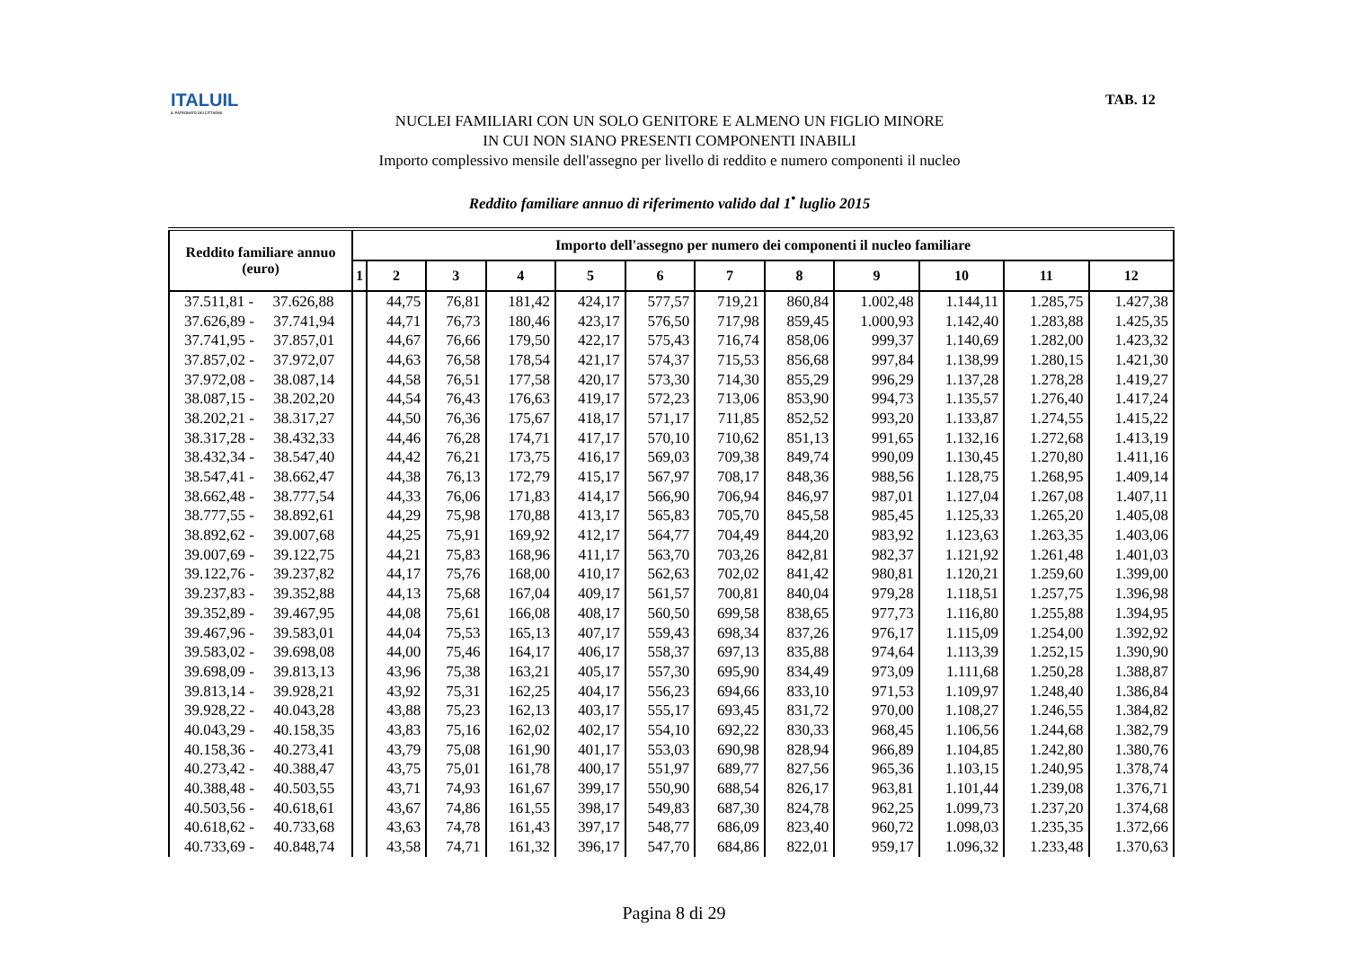ITALUIL
IL PATRONATO DEI CITTADINI
TAB. 12
NUCLEI FAMILIARI CON UN SOLO GENITORE E ALMENO UN FIGLIO MINORE
IN CUI NON SIANO PRESENTI COMPONENTI INABILI
Importo complessivo mensile dell'assegno per livello di reddito e numero componenti il nucleo
Reddito familiare annuo di riferimento valido dal 1<sup>•</sup> luglio 2015
| Reddito familiare annuo (euro) | Importo dell'assegno per numero dei componenti il nucleo familiare | | | | | | | | | | | |
| --- | --- | --- | --- | --- | --- | --- | --- | --- | --- | --- | --- | --- |
| | 1 | 2 | 3 | 4 | 5 | 6 | 7 | 8 | 9 | 10 | 11 | 12 |
| 37.511,81 - 37.626,88 | | 44,75 | 76,81 | 181,42 | 424,17 | 577,57 | 719,21 | 860,84 | 1.002,48 | 1.144,11 | 1.285,75 | 1.427,38 |
| 37.626,89 - 37.741,94 | | 44,71 | 76,73 | 180,46 | 423,17 | 576,50 | 717,98 | 859,45 | 1.000,93 | 1.142,40 | 1.283,88 | 1.425,35 |
| 37.741,95 - 37.857,01 | | 44,67 | 76,66 | 179,50 | 422,17 | 575,43 | 716,74 | 858,06 | 999,37 | 1.140,69 | 1.282,00 | 1.423,32 |
| 37.857,02 - 37.972,07 | | 44,63 | 76,58 | 178,54 | 421,17 | 574,37 | 715,53 | 856,68 | 997,84 | 1.138,99 | 1.280,15 | 1.421,30 |
| 37.972,08 - 38.087,14 | | 44,58 | 76,51 | 177,58 | 420,17 | 573,30 | 714,30 | 855,29 | 996,29 | 1.137,28 | 1.278,28 | 1.419,27 |
| 38.087,15 - 38.202,20 | | 44,54 | 76,43 | 176,63 | 419,17 | 572,23 | 713,06 | 853,90 | 994,73 | 1.135,57 | 1.276,40 | 1.417,24 |
| 38.202,21 - 38.317,27 | | 44,50 | 76,36 | 175,67 | 418,17 | 571,17 | 711,85 | 852,52 | 993,20 | 1.133,87 | 1.274,55 | 1.415,22 |
| 38.317,28 - 38.432,33 | | 44,46 | 76,28 | 174,71 | 417,17 | 570,10 | 710,62 | 851,13 | 991,65 | 1.132,16 | 1.272,68 | 1.413,19 |
| 38.432,34 - 38.547,40 | | 44,42 | 76,21 | 173,75 | 416,17 | 569,03 | 709,38 | 849,74 | 990,09 | 1.130,45 | 1.270,80 | 1.411,16 |
| 38.547,41 - 38.662,47 | | 44,38 | 76,13 | 172,79 | 415,17 | 567,97 | 708,17 | 848,36 | 988,56 | 1.128,75 | 1.268,95 | 1.409,14 |
| 38.662,48 - 38.777,54 | | 44,33 | 76,06 | 171,83 | 414,17 | 566,90 | 706,94 | 846,97 | 987,01 | 1.127,04 | 1.267,08 | 1.407,11 |
| 38.777,55 - 38.892,61 | | 44,29 | 75,98 | 170,88 | 413,17 | 565,83 | 705,70 | 845,58 | 985,45 | 1.125,33 | 1.265,20 | 1.405,08 |
| 38.892,62 - 39.007,68 | | 44,25 | 75,91 | 169,92 | 412,17 | 564,77 | 704,49 | 844,20 | 983,92 | 1.123,63 | 1.263,35 | 1.403,06 |
| 39.007,69 - 39.122,75 | | 44,21 | 75,83 | 168,96 | 411,17 | 563,70 | 703,26 | 842,81 | 982,37 | 1.121,92 | 1.261,48 | 1.401,03 |
| 39.122,76 - 39.237,82 | | 44,17 | 75,76 | 168,00 | 410,17 | 562,63 | 702,02 | 841,42 | 980,81 | 1.120,21 | 1.259,60 | 1.399,00 |
| 39.237,83 - 39.352,88 | | 44,13 | 75,68 | 167,04 | 409,17 | 561,57 | 700,81 | 840,04 | 979,28 | 1.118,51 | 1.257,75 | 1.396,98 |
| 39.352,89 - 39.467,95 | | 44,08 | 75,61 | 166,08 | 408,17 | 560,50 | 699,58 | 838,65 | 977,73 | 1.116,80 | 1.255,88 | 1.394,95 |
| 39.467,96 - 39.583,01 | | 44,04 | 75,53 | 165,13 | 407,17 | 559,43 | 698,34 | 837,26 | 976,17 | 1.115,09 | 1.254,00 | 1.392,92 |
| 39.583,02 - 39.698,08 | | 44,00 | 75,46 | 164,17 | 406,17 | 558,37 | 697,13 | 835,88 | 974,64 | 1.113,39 | 1.252,15 | 1.390,90 |
| 39.698,09 - 39.813,13 | | 43,96 | 75,38 | 163,21 | 405,17 | 557,30 | 695,90 | 834,49 | 973,09 | 1.111,68 | 1.250,28 | 1.388,87 |
| 39.813,14 - 39.928,21 | | 43,92 | 75,31 | 162,25 | 404,17 | 556,23 | 694,66 | 833,10 | 971,53 | 1.109,97 | 1.248,40 | 1.386,84 |
| 39.928,22 - 40.043,28 | | 43,88 | 75,23 | 162,13 | 403,17 | 555,17 | 693,45 | 831,72 | 970,00 | 1.108,27 | 1.246,55 | 1.384,82 |
| 40.043,29 - 40.158,35 | | 43,83 | 75,16 | 162,02 | 402,17 | 554,10 | 692,22 | 830,33 | 968,45 | 1.106,56 | 1.244,68 | 1.382,79 |
| 40.158,36 - 40.273,41 | | 43,79 | 75,08 | 161,90 | 401,17 | 553,03 | 690,98 | 828,94 | 966,89 | 1.104,85 | 1.242,80 | 1.380,76 |
| 40.273,42 - 40.388,47 | | 43,75 | 75,01 | 161,78 | 400,17 | 551,97 | 689,77 | 827,56 | 965,36 | 1.103,15 | 1.240,95 | 1.378,74 |
| 40.388,48 - 40.503,55 | | 43,71 | 74,93 | 161,67 | 399,17 | 550,90 | 688,54 | 826,17 | 963,81 | 1.101,44 | 1.239,08 | 1.376,71 |
| 40.503,56 - 40.618,61 | | 43,67 | 74,86 | 161,55 | 398,17 | 549,83 | 687,30 | 824,78 | 962,25 | 1.099,73 | 1.237,20 | 1.374,68 |
| 40.618,62 - 40.733,68 | | 43,63 | 74,78 | 161,43 | 397,17 | 548,77 | 686,09 | 823,40 | 960,72 | 1.098,03 | 1.235,35 | 1.372,66 |
| 40.733,69 - 40.848,74 | | 43,58 | 74,71 | 161,32 | 396,17 | 547,70 | 684,86 | 822,01 | 959,17 | 1.096,32 | 1.233,48 | 1.370,63 |
Pagina 8 di 29